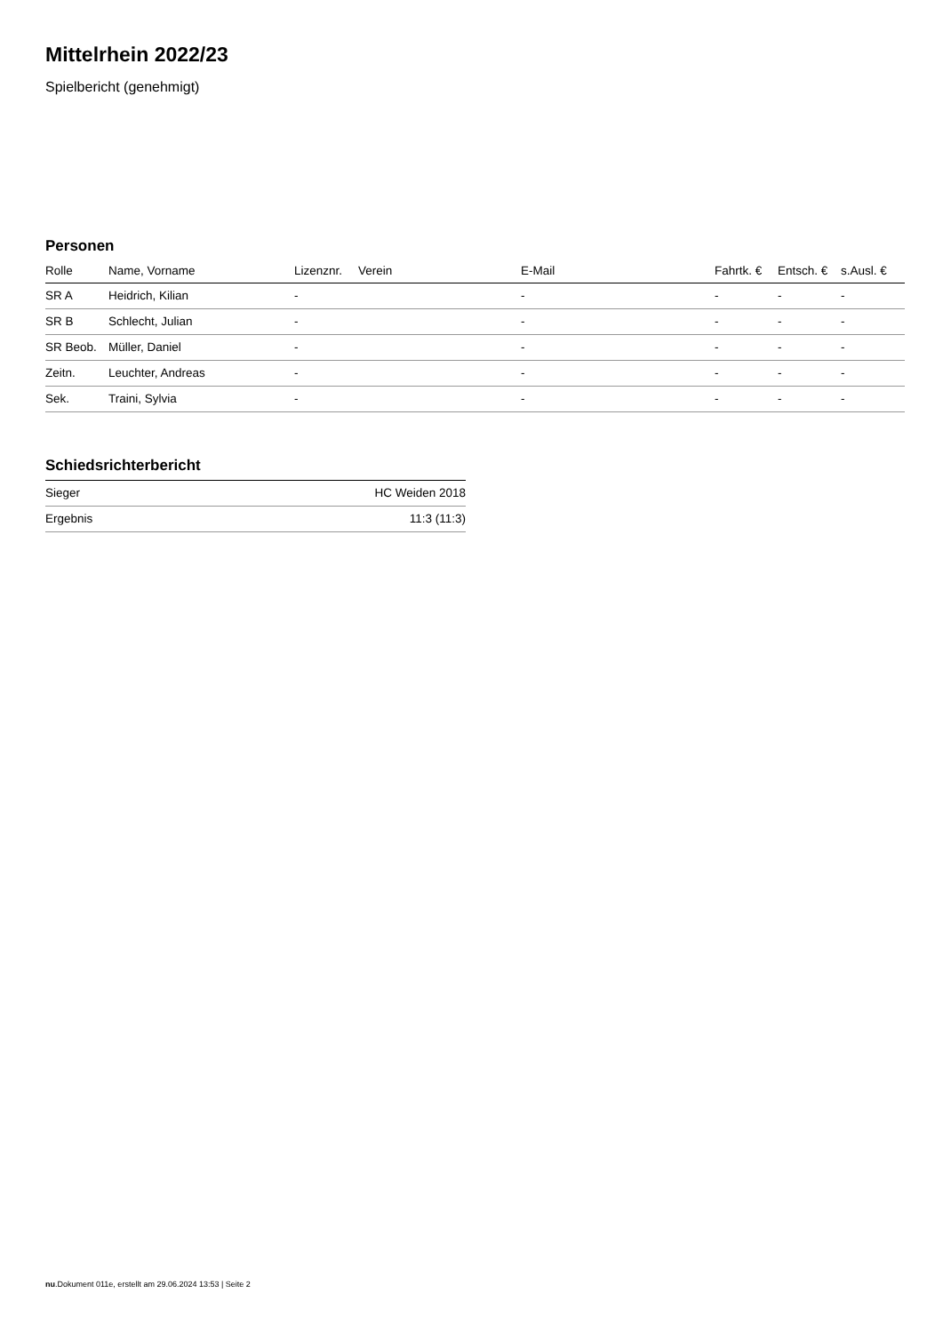Mittelrhein 2022/23
Spielbericht (genehmigt)
Personen
| Rolle | Name, Vorname | Lizenznr. | Verein | E-Mail | Fahrtk. € | Entsch. € | s.Ausl. € |
| --- | --- | --- | --- | --- | --- | --- | --- |
| SR A | Heidrich, Kilian | - | | - | - | - | - |
| SR B | Schlecht, Julian | - | | - | - | - | - |
| SR Beob. | Müller, Daniel | - | | - | - | - | - |
| Zeitn. | Leuchter, Andreas | - | | - | - | - | - |
| Sek. | Traini, Sylvia | - | | - | - | - | - |
Schiedsrichterbericht
| Sieger | HC Weiden 2018 |
| Ergebnis | 11:3 (11:3) |
nu.Dokument 011e, erstellt am 29.06.2024 13:53 | Seite 2